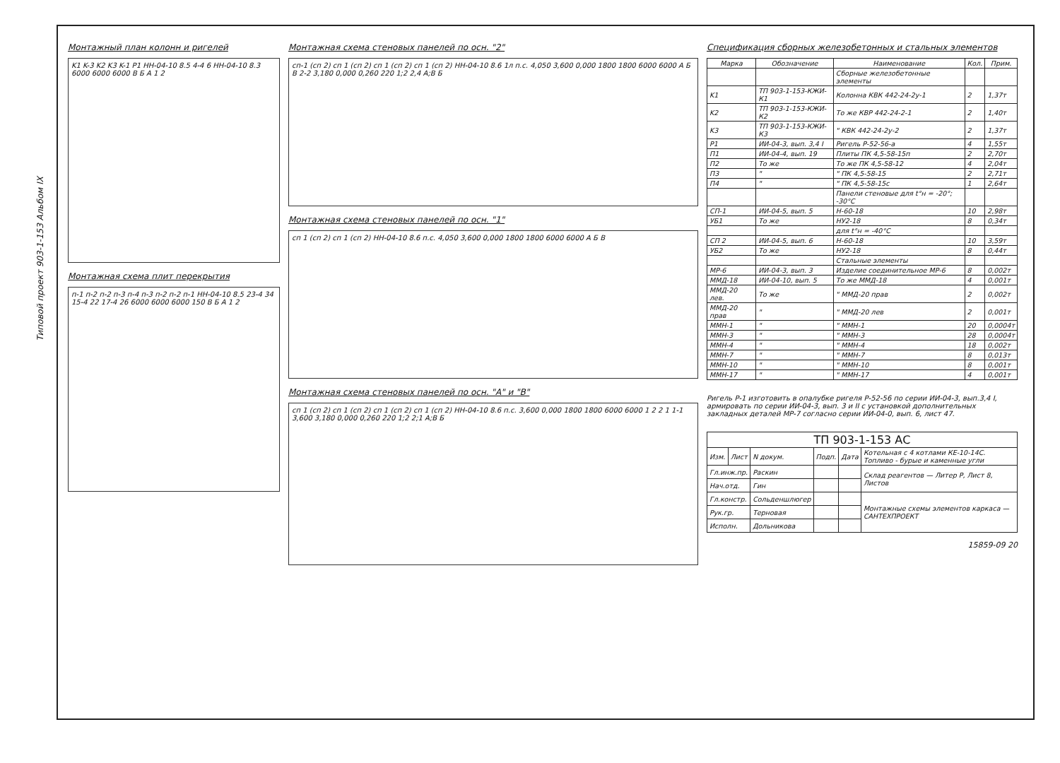Типовой проект 903-1-153 Альбом IX
Монтажный план колонн и ригелей
K1 K-3 K2 K3 K-1 P1 HH-04-10 8.5 4-4 6 HH-04-10 8.3 6000 6000 6000 В Б А 1 2
Монтажная схема плит перекрытия
п-1 п-2 п-2 п-3 п-4 п-3 п-2 п-2 п-1 HH-04-10 8.5 23-4 34 15-4 22 17-4 26 6000 6000 6000 150 В Б А 1 2
Монтажная схема стеновых панелей по осн. "2"
сп-1 (сп 2) сп 1 (сп 2) сп 1 (сп 2) сп 1 (сп 2) HH-04-10 8.6 1л п.с. 4,050 3,600 0,000 1800 1800 6000 6000 А Б В 2-2 3,180 0,000 0,260 220 1;2 2,4 А;В Б
Монтажная схема стеновых панелей по осн. "1"
сп 1 (сп 2) сп 1 (сп 2) HH-04-10 8.6 п.с. 4,050 3,600 0,000 1800 1800 6000 6000 А Б В
Монтажная схема стеновых панелей по осн. "А" и "В"
сп 1 (сп 2) сп 1 (сп 2) сп 1 (сп 2) сп 1 (сп 2) HH-04-10 8.6 п.с. 3,600 0,000 1800 1800 6000 6000 1 2 2 1 1-1 3,600 3,180 0,000 0,260 220 1;2 2;1 А;В Б
Спецификация сборных железобетонных и стальных элементов
| Марка | Обозначение | Наименование | Кол. | Прим. |
| --- | --- | --- | --- | --- |
| | | Сборные железобетонные элементы | | |
| K1 | ТП 903-1-153-КЖИ-К1 | Колонна КВК 442-24-2у-1 | 2 | 1,37т |
| K2 | ТП 903-1-153-КЖИ-К2 | То же КВР 442-24-2-1 | 2 | 1,40т |
| K3 | ТП 903-1-153-КЖИ-К3 | " КВК 442-24-2у-2 | 2 | 1,37т |
| P1 | ИИ-04-3, вып. 3,4 I | Ригель Р-52-56-а | 4 | 1,55т |
| П1 | ИИ-04-4, вып. 19 | Плиты ПК 4,5-58-15п | 2 | 2,70т |
| П2 | То же | То же ПК 4,5-58-12 | 4 | 2,04т |
| П3 | " | " ПК 4,5-58-15 | 2 | 2,71т |
| П4 | " | " ПК 4,5-58-15с | 1 | 2,64т |
| | | Панели стеновые для t°н = -20°; -30°С | | |
| СП-1 | ИИ-04-5, вып. 5 | Н-60-18 | 10 | 2,98т |
| УБ1 | То же | НУ2-18 | 8 | 0,34т |
| | | для t°н = -40°С | | |
| СП 2 | ИИ-04-5, вып. 6 | Н-60-18 | 10 | 3,59т |
| УБ2 | То же | НУ2-18 | 8 | 0,44т |
| | | Стальные элементы | | |
| МР-6 | ИИ-04-3, вып. 3 | Изделие соединительное МР-6 | 8 | 0,002т |
| ММД-18 | ИИ-04-10, вып. 5 | То же ММД-18 | 4 | 0,001т |
| ММД-20 лев. | То же | " ММД-20 прав | 2 | 0,002т |
| ММД-20 прав | " | " ММД-20 лев | 2 | 0,001т |
| ММН-1 | " | " ММН-1 | 20 | 0,0004т |
| ММН-3 | " | " ММН-3 | 28 | 0,0004т |
| ММН-4 | " | " ММН-4 | 18 | 0,002т |
| ММН-7 | " | " ММН-7 | 8 | 0,013т |
| ММН-10 | " | " ММН-10 | 8 | 0,001т |
| ММН-17 | " | " ММН-17 | 4 | 0,001т |
Ригель Р-1 изготовить в опалубке ригеля Р-52-56 по серии ИИ-04-3, вып.3,4 I, армировать по серии ИИ-04-3, вып. 3 и II с установкой дополнительных закладных деталей МР-7 согласно серии ИИ-04-0, вып. 6, лист 47.
| ТП 903-1-153 АС | | | | | |
| Изм. | Лист | N докум. | Подп. | Дата | Котельная с 4 котлами КЕ-10-14С. Топливо - бурые и каменные угли |
| Гл.инж.пр. | | Раскин | | | Склад реагентов — Литер Р, Лист 8, Листов |
| Нач.отд. | | Гин | | | |
| Гл.констр. | | Сольденшлюгер | | | Монтажные схемы элементов каркаса — САНТЕХПРОЕКТ |
| Рук.гр. | | Терновая | | | |
| Исполн. | | Дольникова | | | |
15859-09 20